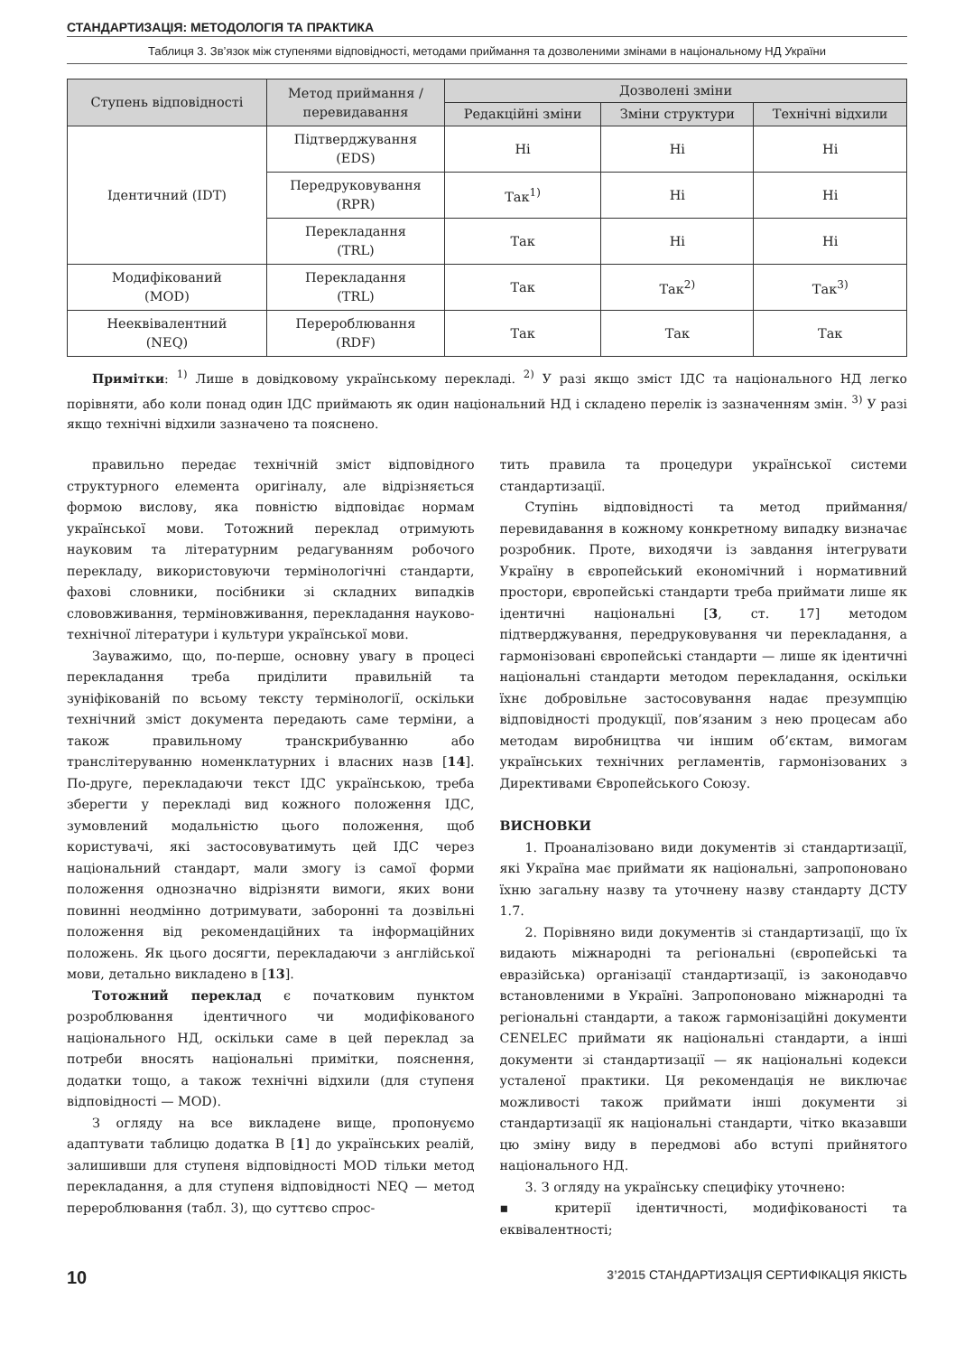СТАНДАРТИЗАЦІЯ: МЕТОДОЛОГІЯ ТА ПРАКТИКА
Таблиця 3. Зв’язок між ступенями відповідності, методами приймання та дозволеними змінами в національному НД України
| Ступень відповідності | Метод приймання / перевидавання | Дозволені зміни | | |
| --- | --- | --- | --- | --- |
| | | Редакційні зміни | Зміни структури | Технічні відхили |
| Ідентичний (IDT) | Підтверджування (EDS) | Ні | Ні | Ні |
| | Передруковування (RPR) | Так<sup>1)</sup> | Ні | Ні |
| | Перекладання (TRL) | Так | Ні | Ні |
| Модифікований (MOD) | Перекладання (TRL) | Так | Так<sup>2)</sup> | Так<sup>3)</sup> |
| Нееквівалентний (NEQ) | Перероблювання (RDF) | Так | Так | Так |
Примітки: <sup>1)</sup> Лише в довідковому українському перекладі. <sup>2)</sup> У разі якщо зміст ІДС та національного НД легко порівняти, або коли понад один ІДС приймають як один національний НД і складено перелік із зазначенням змін. <sup>3)</sup> У разі якщо технічні відхили зазначено та пояснено.
правильно передає технічній зміст відповідного структурного елемента оригіналу, але відрізняється формою вислову, яка повністю відповідає нормам української мови. Тотожний переклад отримують науковим та літературним редагуванням робочого перекладу, використовуючи термінологічні стандарти, фахові словники, посібники зі складних випадків слововживання, терміновживання, перекладання науково-технічної літератури і культури української мови.
Зауважимо, що, по-перше, основну увагу в процесі перекладання треба приділити правильній та зуніфікованій по всьому тексту термінології, оскільки технічний зміст документа передають саме терміни, а також правильному транскрибуванню або транслітеруванню номенклатурних і власних назв [14]. По-друге, перекладаючи текст ІДС українською, треба зберегти у перекладі вид кожного положення ІДС, зумовлений модальністю цього положення, щоб користувачі, які застосовуватимуть цей ІДС через національний стандарт, мали змогу із самої форми положення однозначно відрізняти вимоги, яких вони повинні неодмінно дотримувати, заборонні та дозвільні положення від рекомендаційних та інформаційних положень. Як цього досягти, перекладаючи з англійської мови, детально викладено в [13].
Тотожний переклад є початковим пунктом розроблювання ідентичного чи модифікованого національного НД, оскільки саме в цей переклад за потреби вносять національні примітки, пояснення, додатки тощо, а також технічні відхили (для ступеня відповідності — MOD).
З огляду на все викладене вище, пропонуємо адаптувати таблицю додатка В [1] до українських реалій, залишивши для ступеня відповідності MOD тільки метод перекладання, а для ступеня відповідності NEQ — метод перероблювання (табл. 3), що суттєво спрос-
тить правила та процедури української системи стандартизації.
Ступінь відповідності та метод приймання/перевидавання в кожному конкретному випадку визначає розробник. Проте, виходячи із завдання інтегрувати Україну в європейський економічний і нормативний простори, європейські стандарти треба приймати лише як ідентичні національні [3, ст. 17] методом підтверджування, передруковування чи перекладання, а гармонізовані європейські стандарти — лише як ідентичні національні стандарти методом перекладання, оскільки їхнє добровільне застосовування надає презумпцію відповідності продукції, пов’язаним з нею процесам або методам виробництва чи іншим об’єктам, вимогам українських технічних регламентів, гармонізованих з Директивами Європейського Союзу.
ВИСНОВКИ
1. Проаналізовано види документів зі стандартизації, які Україна має приймати як національні, запропоновано їхню загальну назву та уточнену назву стандарту ДСТУ 1.7.
2. Порівняно види документів зі стандартизації, що їх видають міжнародні та регіональні (європейські та евразійська) організації стандартизації, із законодавчо встановленими в Україні. Запропоновано міжнародні та регіональні стандарти, а також гармонізаційні документи CENELEC приймати як національні стандарти, а інші документи зі стандартизації — як національні кодекси усталеної практики. Ця рекомендація не виключає можливості також приймати інші документи зі стандартизації як національні стандарти, чітко вказавши цю зміну виду в передмові або вступі прийнятого національного НД.
3. З огляду на українську специфіку уточнено:
▪ критерії ідентичності, модифікованості та еквівалентності;
10 3’2015 СТАНДАРТИЗАЦІЯ СЕРТИФІКАЦІЯ ЯКІСТЬ